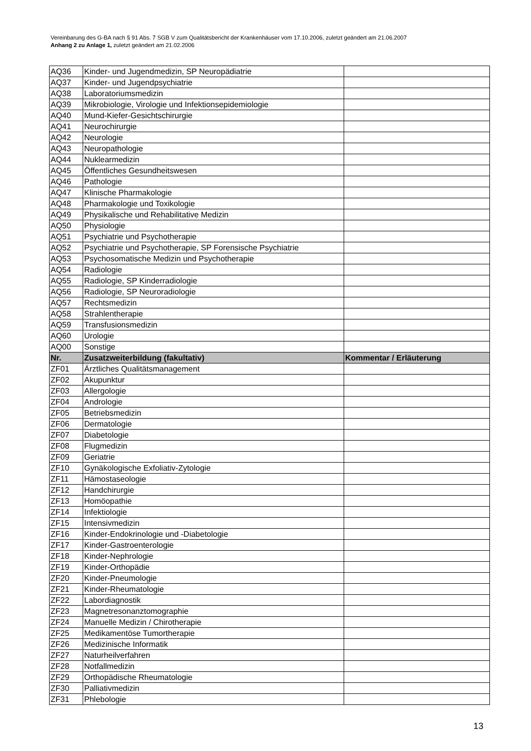Vereinbarung des G-BA nach § 91 Abs. 7 SGB V zum Qualitätsbericht der Krankenhäuser vom 17.10.2006, zuletzt geändert am 21.06.2007
Anhang 2 zu Anlage 1, zuletzt geändert am 21.02.2006
| AQ36 | Kinder- und Jugendmedizin, SP Neuropädiatrie | |
| AQ37 | Kinder- und Jugendpsychiatrie | |
| AQ38 | Laboratoriumsmedizin | |
| AQ39 | Mikrobiologie, Virologie und Infektionsepidemiologie | |
| AQ40 | Mund-Kiefer-Gesichtschirurgie | |
| AQ41 | Neurochirurgie | |
| AQ42 | Neurologie | |
| AQ43 | Neuropathologie | |
| AQ44 | Nuklearmedizin | |
| AQ45 | Öffentliches Gesundheitswesen | |
| AQ46 | Pathologie | |
| AQ47 | Klinische Pharmakologie | |
| AQ48 | Pharmakologie und Toxikologie | |
| AQ49 | Physikalische und Rehabilitative Medizin | |
| AQ50 | Physiologie | |
| AQ51 | Psychiatrie und Psychotherapie | |
| AQ52 | Psychiatrie und Psychotherapie, SP Forensische Psychiatrie | |
| AQ53 | Psychosomatische Medizin und Psychotherapie | |
| AQ54 | Radiologie | |
| AQ55 | Radiologie, SP Kinderradiologie | |
| AQ56 | Radiologie, SP Neuroradiologie | |
| AQ57 | Rechtsmedizin | |
| AQ58 | Strahlentherapie | |
| AQ59 | Transfusionsmedizin | |
| AQ60 | Urologie | |
| AQ00 | Sonstige | |
| Nr. | Zusatzweiterbildung (fakultativ) | Kommentar / Erläuterung |
| ZF01 | Ärztliches Qualitätsmanagement | |
| ZF02 | Akupunktur | |
| ZF03 | Allergologie | |
| ZF04 | Andrologie | |
| ZF05 | Betriebsmedizin | |
| ZF06 | Dermatologie | |
| ZF07 | Diabetologie | |
| ZF08 | Flugmedizin | |
| ZF09 | Geriatrie | |
| ZF10 | Gynäkologische Exfoliativ-Zytologie | |
| ZF11 | Hämostaseologie | |
| ZF12 | Handchirurgie | |
| ZF13 | Homöopathie | |
| ZF14 | Infektiologie | |
| ZF15 | Intensivmedizin | |
| ZF16 | Kinder-Endokrinologie und -Diabetologie | |
| ZF17 | Kinder-Gastroenterologie | |
| ZF18 | Kinder-Nephrologie | |
| ZF19 | Kinder-Orthopädie | |
| ZF20 | Kinder-Pneumologie | |
| ZF21 | Kinder-Rheumatologie | |
| ZF22 | Labordiagnostik | |
| ZF23 | Magnetresonanztomographie | |
| ZF24 | Manuelle Medizin / Chirotherapie | |
| ZF25 | Medikamentöse Tumortherapie | |
| ZF26 | Medizinische Informatik | |
| ZF27 | Naturheilverfahren | |
| ZF28 | Notfallmedizin | |
| ZF29 | Orthopädische Rheumatologie | |
| ZF30 | Palliativmedizin | |
| ZF31 | Phlebologie | |
13